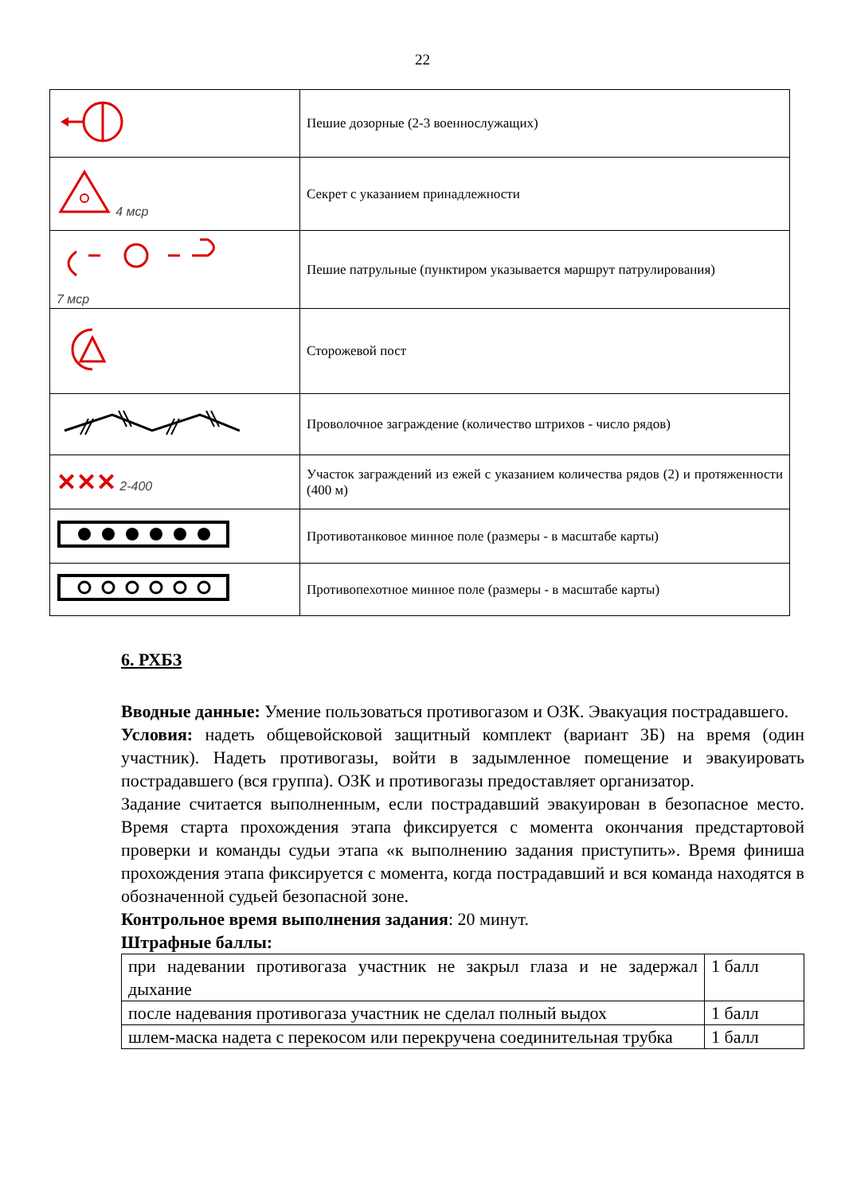22
| | Пешие дозорные (2-3 военнослужащих) |
| 4 мср | Секрет с указанием принадлежности |
| 7 мср | Пешие патрульные (пунктиром указывается маршрут патрулирования) |
| | Сторожевой пост |
| | Проволочное заграждение (количество штрихов - число рядов) |
| ✕✕✕ 2-400 | Участок заграждений из ежей с указанием количества рядов (2) и протяженности (400 м) |
| | Противотанковое минное поле (размеры - в масштабе карты) |
| | Противопехотное минное поле (размеры - в масштабе карты) |
6. РХБЗ
Вводные данные: Умение пользоваться противогазом и ОЗК. Эвакуация пострадавшего.
Условия: надеть общевойсковой защитный комплект (вариант 3Б) на время (один участник). Надеть противогазы, войти в задымленное помещение и эвакуировать пострадавшего (вся группа). ОЗК и противогазы предоставляет организатор.
Задание считается выполненным, если пострадавший эвакуирован в безопасное место. Время старта прохождения этапа фиксируется с момента окончания предстартовой проверки и команды судьи этапа «к выполнению задания приступить». Время финиша прохождения этапа фиксируется с момента, когда пострадавший и вся команда находятся в обозначенной судьей безопасной зоне.
Контрольное время выполнения задания: 20 минут.
Штрафные баллы:
| при надевании противогаза участник не закрыл глаза и не задержал дыхание | 1 балл |
| после надевания противогаза участник не сделал полный выдох | 1 балл |
| шлем-маска надета с перекосом или перекручена соединительная трубка | 1 балл |